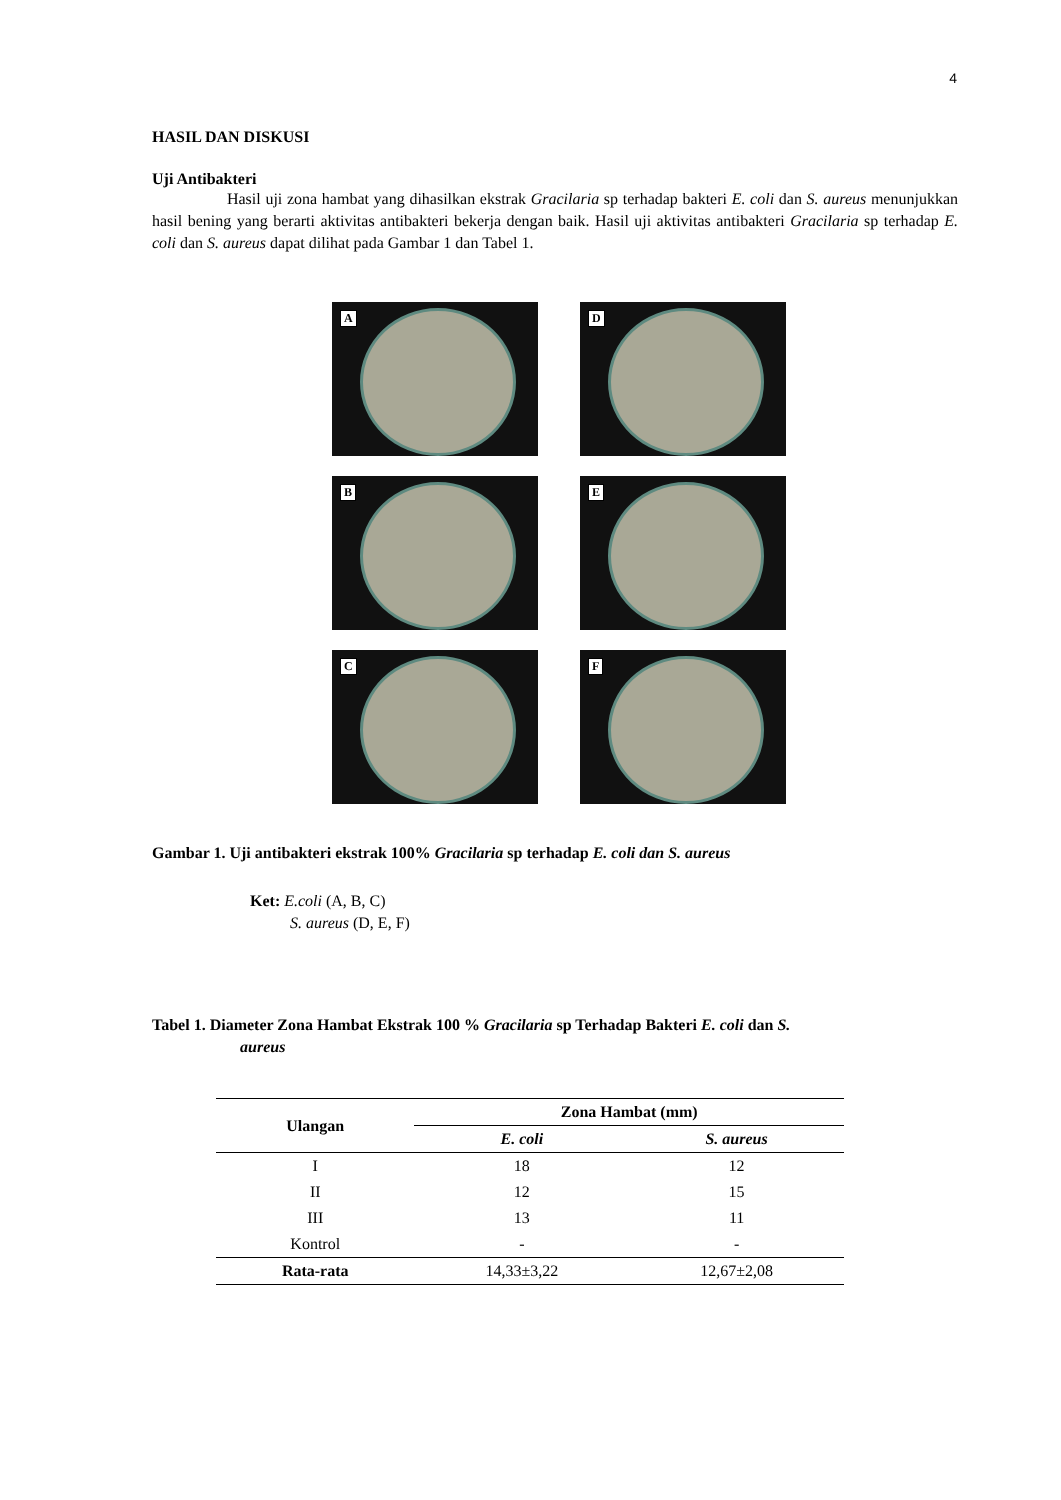4
HASIL DAN DISKUSI
Uji Antibakteri
Hasil uji zona hambat yang dihasilkan ekstrak Gracilaria sp terhadap bakteri E. coli dan S. aureus menunjukkan hasil bening yang berarti aktivitas antibakteri bekerja dengan baik. Hasil uji aktivitas antibakteri Gracilaria sp terhadap E. coli dan S. aureus dapat dilihat pada Gambar 1 dan Tabel 1.
A
D
B
E
C
F
Gambar 1. Uji antibakteri ekstrak 100% Gracilaria sp terhadap E. coli dan S. aureus
Ket: E.coli (A, B, C)
S. aureus (D, E, F)
Tabel 1. Diameter Zona Hambat Ekstrak 100 % Gracilaria sp Terhadap Bakteri E. coli dan S.
aureus
| Ulangan | Zona Hambat (mm) | |
| --- | --- | --- |
| | E. coli | S. aureus |
| I | 18 | 12 |
| II | 12 | 15 |
| III | 13 | 11 |
| Kontrol | - | - |
| Rata-rata | 14,33±3,22 | 12,67±2,08 |